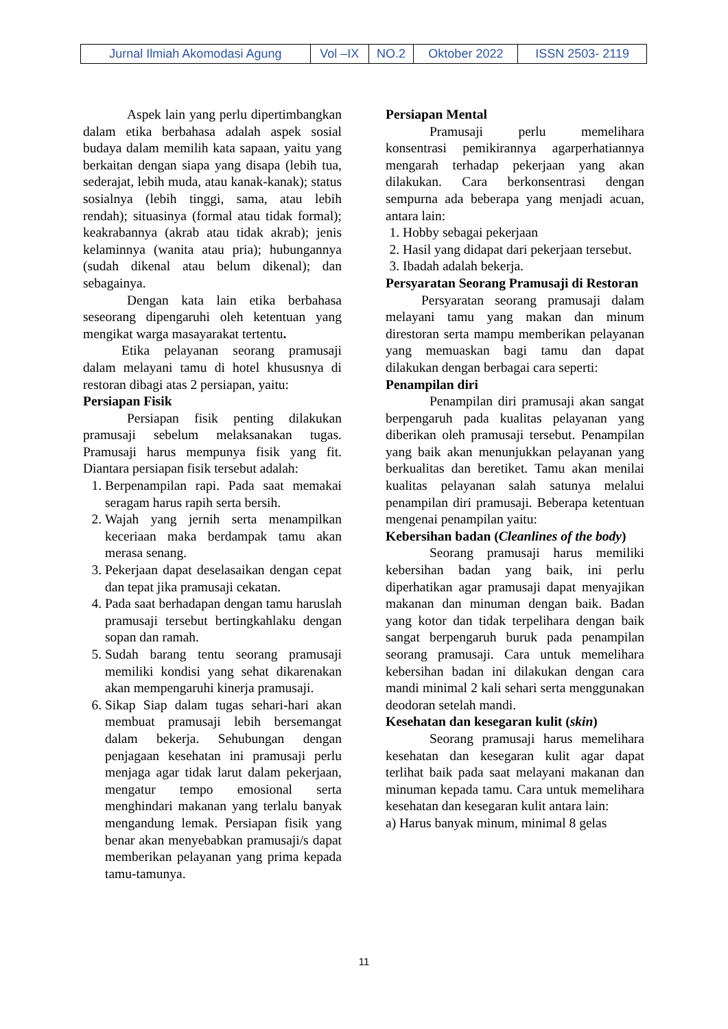| Jurnal Ilmiah Akomodasi Agung | Vol –IX | NO.2 | Oktober 2022 | ISSN 2503- 2119 |
Aspek lain yang perlu dipertimbangkan dalam etika berbahasa adalah aspek sosial budaya dalam memilih kata sapaan, yaitu yang berkaitan dengan siapa yang disapa (lebih tua, sederajat, lebih muda, atau kanak-kanak); status sosialnya (lebih tinggi, sama, atau lebih rendah); situasinya (formal atau tidak formal); keakrabannya (akrab atau tidak akrab); jenis kelaminnya (wanita atau pria); hubungannya (sudah dikenal atau belum dikenal); dan sebagainya.
Dengan kata lain etika berbahasa seseorang dipengaruhi oleh ketentuan yang mengikat warga masayarakat tertentu.
Etika pelayanan seorang pramusaji dalam melayani tamu di hotel khususnya di restoran dibagi atas 2 persiapan, yaitu:
Persiapan Fisik
Persiapan fisik penting dilakukan pramusaji sebelum melaksanakan tugas. Pramusaji harus mempunya fisik yang fit. Diantara persiapan fisik tersebut adalah:
1. Berpenampilan rapi. Pada saat memakai seragam harus rapih serta bersih.
2. Wajah yang jernih serta menampilkan keceriaan maka berdampak tamu akan merasa senang.
3. Pekerjaan dapat deselasaikan dengan cepat dan tepat jika pramusaji cekatan.
4. Pada saat berhadapan dengan tamu haruslah pramusaji tersebut bertingkahlaku dengan sopan dan ramah.
5. Sudah barang tentu seorang pramusaji memiliki kondisi yang sehat dikarenakan akan mempengaruhi kinerja pramusaji.
6. Sikap Siap dalam tugas sehari-hari akan membuat pramusaji lebih bersemangat dalam bekerja. Sehubungan dengan penjagaan kesehatan ini pramusaji perlu menjaga agar tidak larut dalam pekerjaan, mengatur tempo emosional serta menghindari makanan yang terlalu banyak mengandung lemak. Persiapan fisik yang benar akan menyebabkan pramusaji/s dapat memberikan pelayanan yang prima kepada tamu-tamunya.
Persiapan Mental
Pramusaji perlu memelihara konsentrasi pemikirannya agarperhatiannya mengarah terhadap pekerjaan yang akan dilakukan. Cara berkonsentrasi dengan sempurna ada beberapa yang menjadi acuan, antara lain:
1. Hobby sebagai pekerjaan
2. Hasil yang didapat dari pekerjaan tersebut.
3. Ibadah adalah bekerja.
Persyaratan Seorang Pramusaji di Restoran
Persyaratan seorang pramusaji dalam melayani tamu yang makan dan minum direstoran serta mampu memberikan pelayanan yang memuaskan bagi tamu dan dapat dilakukan dengan berbagai cara seperti:
Penampilan diri
Penampilan diri pramusaji akan sangat berpengaruh pada kualitas pelayanan yang diberikan oleh pramusaji tersebut. Penampilan yang baik akan menunjukkan pelayanan yang berkualitas dan beretiket. Tamu akan menilai kualitas pelayanan salah satunya melalui penampilan diri pramusaji. Beberapa ketentuan mengenai penampilan yaitu:
Kebersihan badan (Cleanlines of the body)
Seorang pramusaji harus memiliki kebersihan badan yang baik, ini perlu diperhatikan agar pramusaji dapat menyajikan makanan dan minuman dengan baik. Badan yang kotor dan tidak terpelihara dengan baik sangat berpengaruh buruk pada penampilan seorang pramusaji. Cara untuk memelihara kebersihan badan ini dilakukan dengan cara mandi minimal 2 kali sehari serta menggunakan deodoran setelah mandi.
Kesehatan dan kesegaran kulit (skin)
Seorang pramusaji harus memelihara kesehatan dan kesegaran kulit agar dapat terlihat baik pada saat melayani makanan dan minuman kepada tamu. Cara untuk memelihara kesehatan dan kesegaran kulit antara lain:
a) Harus banyak minum, minimal 8 gelas
11